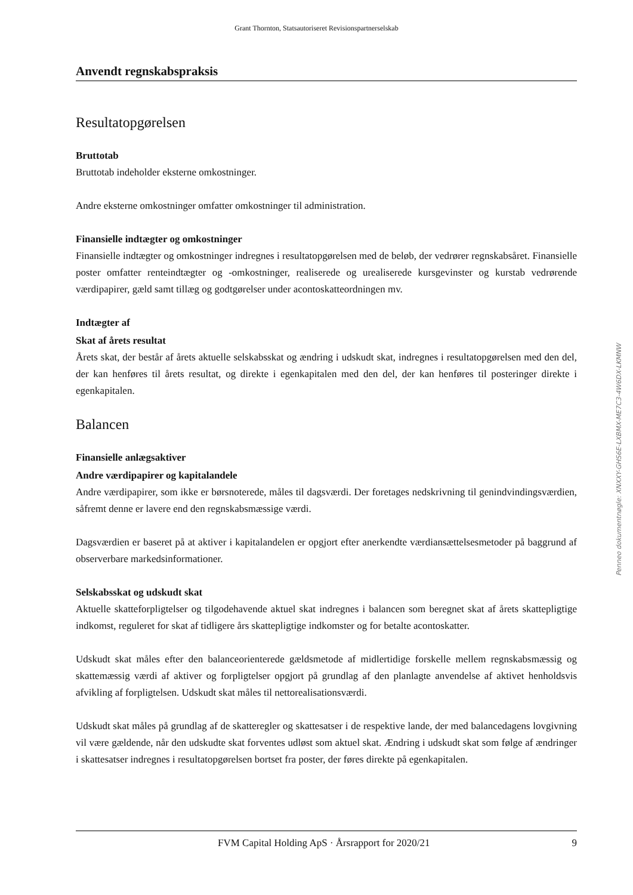Grant Thornton, Statsautoriseret Revisionspartnerselskab
Anvendt regnskabspraksis
Resultatopgørelsen
Bruttotab
Bruttotab indeholder eksterne omkostninger.
Andre eksterne omkostninger omfatter omkostninger til administration.
Finansielle indtægter og omkostninger
Finansielle indtægter og omkostninger indregnes i resultatopgørelsen med de beløb, der vedrører regnskabsåret. Finansielle poster omfatter renteindtægter og -omkostninger, realiserede og urealiserede kursgevinster og kurstab vedrørende værdipapirer, gæld samt tillæg og godtgørelser under acontoskatteordningen mv.
Indtægter af
Skat af årets resultat
Årets skat, der består af årets aktuelle selskabsskat og ændring i udskudt skat, indregnes i resultatopgørelsen med den del, der kan henføres til årets resultat, og direkte i egenkapitalen med den del, der kan henføres til posteringer direkte i egenkapitalen.
Balancen
Finansielle anlægsaktiver
Andre værdipapirer og kapitalandele
Andre værdipapirer, som ikke er børsnoterede, måles til dagsværdi. Der foretages nedskrivning til genindvindingsværdien, såfremt denne er lavere end den regnskabsmæssige værdi.
Dagsværdien er baseret på at aktiver i kapitalandelen er opgjort efter anerkendte værdiansættelsesmetoder på baggrund af observerbare markedsinformationer.
Selskabsskat og udskudt skat
Aktuelle skatteforpligtelser og tilgodehavende aktuel skat indregnes i balancen som beregnet skat af årets skattepligtige indkomst, reguleret for skat af tidligere års skattepligtige indkomster og for betalte acontoskatter.
Udskudt skat måles efter den balanceorienterede gældsmetode af midlertidige forskelle mellem regnskabsmæssig og skattemæssig værdi af aktiver og forpligtelser opgjort på grundlag af den planlagte anvendelse af aktivet henholdsvis afvikling af forpligtelsen. Udskudt skat måles til nettorealisationsværdi.
Udskudt skat måles på grundlag af de skatteregler og skattesatser i de respektive lande, der med balancedagens lovgivning vil være gældende, når den udskudte skat forventes udløst som aktuel skat. Ændring i udskudt skat som følge af ændringer i skattesatser indregnes i resultatopgørelsen bortset fra poster, der føres direkte på egenkapitalen.
Penneo dokumentnøgle: XNXXY-GHS6E-LXBMX-ME7C3-4W6DX-LKMNW
FVM Capital Holding ApS · Årsrapport for 2020/21 9